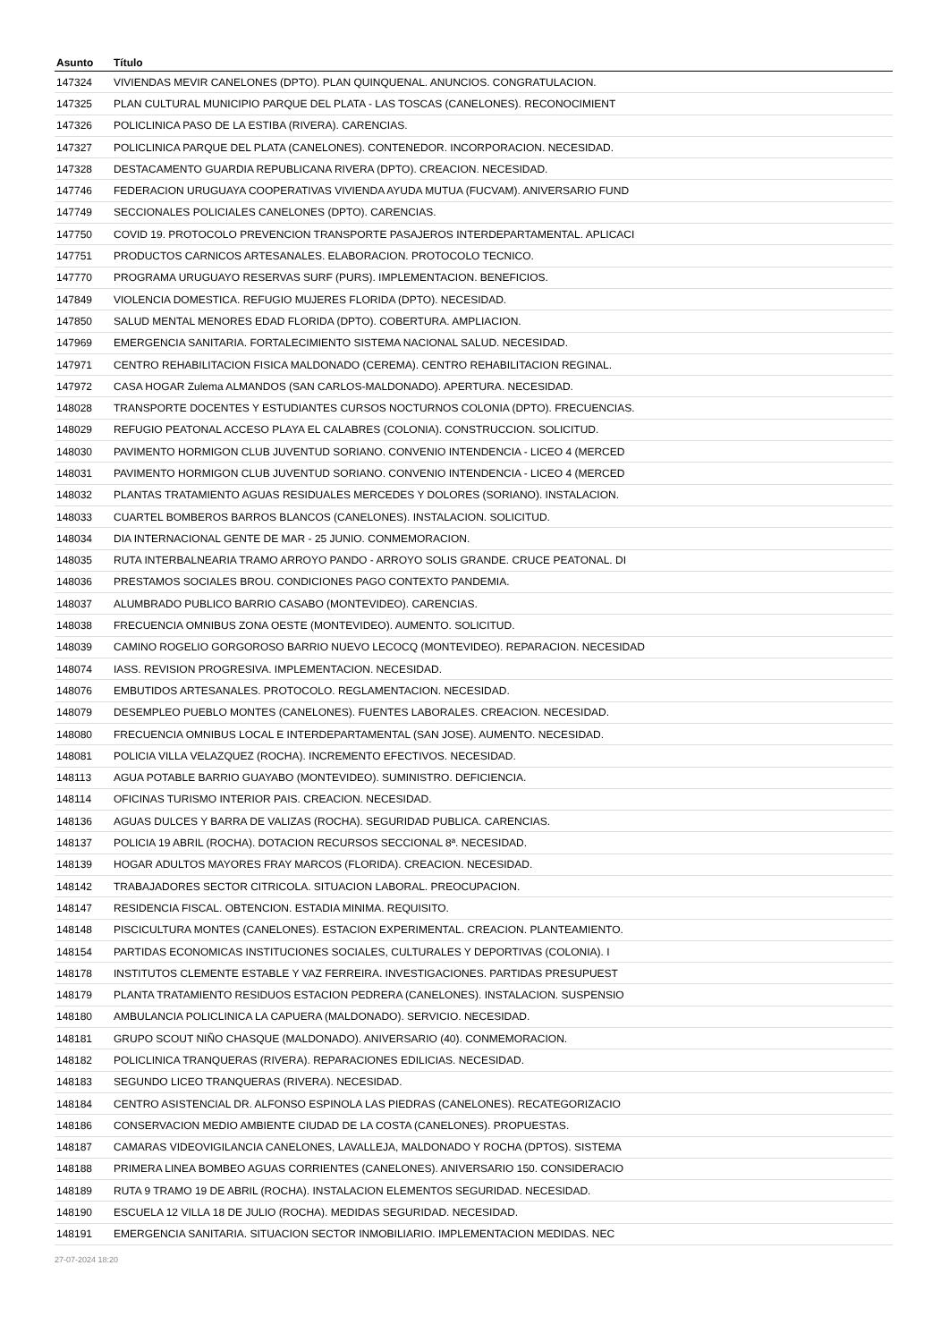| Asunto | Título |
| --- | --- |
| 147324 | VIVIENDAS MEVIR CANELONES (DPTO). PLAN QUINQUENAL. ANUNCIOS. CONGRATULACION. |
| 147325 | PLAN CULTURAL MUNICIPIO PARQUE DEL PLATA - LAS TOSCAS (CANELONES). RECONOCIMIENT |
| 147326 | POLICLINICA PASO DE LA ESTIBA (RIVERA). CARENCIAS. |
| 147327 | POLICLINICA PARQUE DEL PLATA (CANELONES). CONTENEDOR. INCORPORACION. NECESIDAD. |
| 147328 | DESTACAMENTO GUARDIA REPUBLICANA RIVERA (DPTO). CREACION. NECESIDAD. |
| 147746 | FEDERACION URUGUAYA COOPERATIVAS VIVIENDA AYUDA MUTUA (FUCVAM). ANIVERSARIO FUND |
| 147749 | SECCIONALES POLICIALES CANELONES (DPTO). CARENCIAS. |
| 147750 | COVID 19. PROTOCOLO PREVENCION TRANSPORTE PASAJEROS INTERDEPARTAMENTAL. APLICACI |
| 147751 | PRODUCTOS CARNICOS ARTESANALES. ELABORACION. PROTOCOLO TECNICO. |
| 147770 | PROGRAMA URUGUAYO RESERVAS SURF (PURS). IMPLEMENTACION. BENEFICIOS. |
| 147849 | VIOLENCIA DOMESTICA. REFUGIO MUJERES FLORIDA (DPTO). NECESIDAD. |
| 147850 | SALUD MENTAL MENORES EDAD FLORIDA (DPTO). COBERTURA. AMPLIACION. |
| 147969 | EMERGENCIA SANITARIA. FORTALECIMIENTO SISTEMA NACIONAL SALUD. NECESIDAD. |
| 147971 | CENTRO REHABILITACION FISICA MALDONADO (CEREMA). CENTRO REHABILITACION REGINAL. |
| 147972 | CASA HOGAR Zulema ALMANDOS (SAN CARLOS-MALDONADO). APERTURA. NECESIDAD. |
| 148028 | TRANSPORTE DOCENTES Y ESTUDIANTES CURSOS NOCTURNOS COLONIA (DPTO). FRECUENCIAS. |
| 148029 | REFUGIO PEATONAL ACCESO PLAYA EL CALABRES (COLONIA). CONSTRUCCION. SOLICITUD. |
| 148030 | PAVIMENTO HORMIGON CLUB JUVENTUD SORIANO. CONVENIO INTENDENCIA - LICEO 4 (MERCED |
| 148031 | PAVIMENTO HORMIGON CLUB JUVENTUD SORIANO. CONVENIO INTENDENCIA - LICEO 4 (MERCED |
| 148032 | PLANTAS TRATAMIENTO AGUAS RESIDUALES MERCEDES Y DOLORES (SORIANO). INSTALACION. |
| 148033 | CUARTEL BOMBEROS BARROS BLANCOS (CANELONES). INSTALACION. SOLICITUD. |
| 148034 | DIA INTERNACIONAL GENTE DE MAR - 25 JUNIO. CONMEMORACION. |
| 148035 | RUTA INTERBALNEARIA TRAMO ARROYO PANDO - ARROYO SOLIS GRANDE. CRUCE PEATONAL. DI |
| 148036 | PRESTAMOS SOCIALES BROU. CONDICIONES PAGO CONTEXTO PANDEMIA. |
| 148037 | ALUMBRADO PUBLICO BARRIO CASABO (MONTEVIDEO). CARENCIAS. |
| 148038 | FRECUENCIA OMNIBUS ZONA OESTE (MONTEVIDEO). AUMENTO. SOLICITUD. |
| 148039 | CAMINO ROGELIO GORGOROSO BARRIO NUEVO LECOCQ (MONTEVIDEO). REPARACION. NECESIDAD |
| 148074 | IASS. REVISION PROGRESIVA. IMPLEMENTACION. NECESIDAD. |
| 148076 | EMBUTIDOS ARTESANALES. PROTOCOLO. REGLAMENTACION. NECESIDAD. |
| 148079 | DESEMPLEO PUEBLO MONTES (CANELONES). FUENTES LABORALES. CREACION. NECESIDAD. |
| 148080 | FRECUENCIA OMNIBUS LOCAL E INTERDEPARTAMENTAL (SAN JOSE). AUMENTO. NECESIDAD. |
| 148081 | POLICIA VILLA VELAZQUEZ (ROCHA). INCREMENTO EFECTIVOS. NECESIDAD. |
| 148113 | AGUA POTABLE BARRIO GUAYABO (MONTEVIDEO). SUMINISTRO. DEFICIENCIA. |
| 148114 | OFICINAS TURISMO INTERIOR PAIS. CREACION. NECESIDAD. |
| 148136 | AGUAS DULCES Y BARRA DE VALIZAS (ROCHA). SEGURIDAD PUBLICA. CARENCIAS. |
| 148137 | POLICIA 19 ABRIL (ROCHA). DOTACION RECURSOS SECCIONAL 8ª. NECESIDAD. |
| 148139 | HOGAR ADULTOS MAYORES FRAY MARCOS (FLORIDA). CREACION. NECESIDAD. |
| 148142 | TRABAJADORES SECTOR CITRICOLA. SITUACION LABORAL. PREOCUPACION. |
| 148147 | RESIDENCIA FISCAL. OBTENCION. ESTADIA MINIMA. REQUISITO. |
| 148148 | PISCICULTURA MONTES (CANELONES). ESTACION EXPERIMENTAL. CREACION. PLANTEAMIENTO. |
| 148154 | PARTIDAS ECONOMICAS INSTITUCIONES SOCIALES, CULTURALES Y DEPORTIVAS (COLONIA). I |
| 148178 | INSTITUTOS CLEMENTE ESTABLE Y VAZ FERREIRA. INVESTIGACIONES. PARTIDAS PRESUPUEST |
| 148179 | PLANTA TRATAMIENTO RESIDUOS ESTACION PEDRERA (CANELONES). INSTALACION. SUSPENSIO |
| 148180 | AMBULANCIA POLICLINICA LA CAPUERA (MALDONADO). SERVICIO. NECESIDAD. |
| 148181 | GRUPO SCOUT NIÑO CHASQUE (MALDONADO). ANIVERSARIO (40). CONMEMORACION. |
| 148182 | POLICLINICA TRANQUERAS (RIVERA). REPARACIONES EDILICIAS. NECESIDAD. |
| 148183 | SEGUNDO LICEO TRANQUERAS (RIVERA). NECESIDAD. |
| 148184 | CENTRO ASISTENCIAL DR. ALFONSO ESPINOLA LAS PIEDRAS (CANELONES). RECATEGORIZACIO |
| 148186 | CONSERVACION MEDIO AMBIENTE CIUDAD DE LA COSTA (CANELONES). PROPUESTAS. |
| 148187 | CAMARAS VIDEOVIGILANCIA CANELONES, LAVALLEJA, MALDONADO Y ROCHA (DPTOS). SISTEMA |
| 148188 | PRIMERA LINEA BOMBEO AGUAS CORRIENTES (CANELONES). ANIVERSARIO 150. CONSIDERACIO |
| 148189 | RUTA 9 TRAMO 19 DE ABRIL (ROCHA). INSTALACION ELEMENTOS SEGURIDAD. NECESIDAD. |
| 148190 | ESCUELA 12 VILLA 18 DE JULIO (ROCHA). MEDIDAS SEGURIDAD. NECESIDAD. |
| 148191 | EMERGENCIA SANITARIA. SITUACION SECTOR INMOBILIARIO. IMPLEMENTACION MEDIDAS. NEC |
27-07-2024 18:20